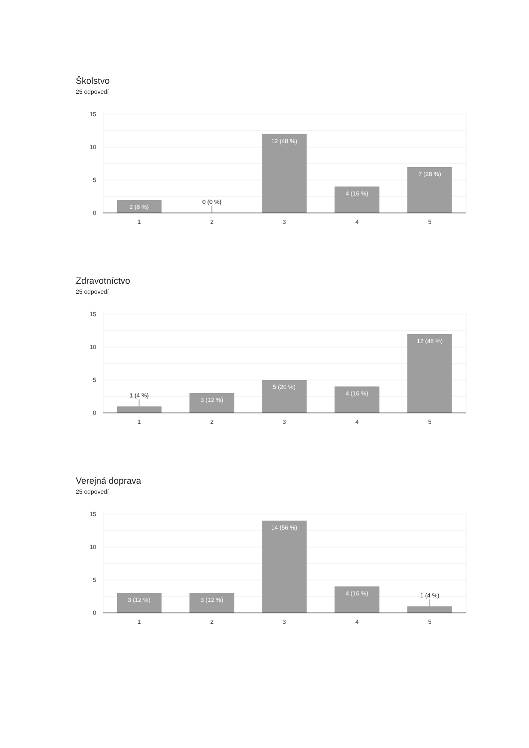Školstvo
25 odpovedí
15
10
5
0
2 (8 %)
12 (48 %)
4 (16 %)
7 (28 %)
0 (0 %)
1
2
3
4
5
Zdravotníctvo
25 odpovedí
15
10
5
0
1 (4 %)
3 (12 %)
5 (20 %)
4 (16 %)
12 (48 %)
1
2
3
4
5
Verejná doprava
25 odpovedí
15
10
5
0
3 (12 %)
3 (12 %)
14 (56 %)
4 (16 %)
1 (4 %)
1
2
3
4
5